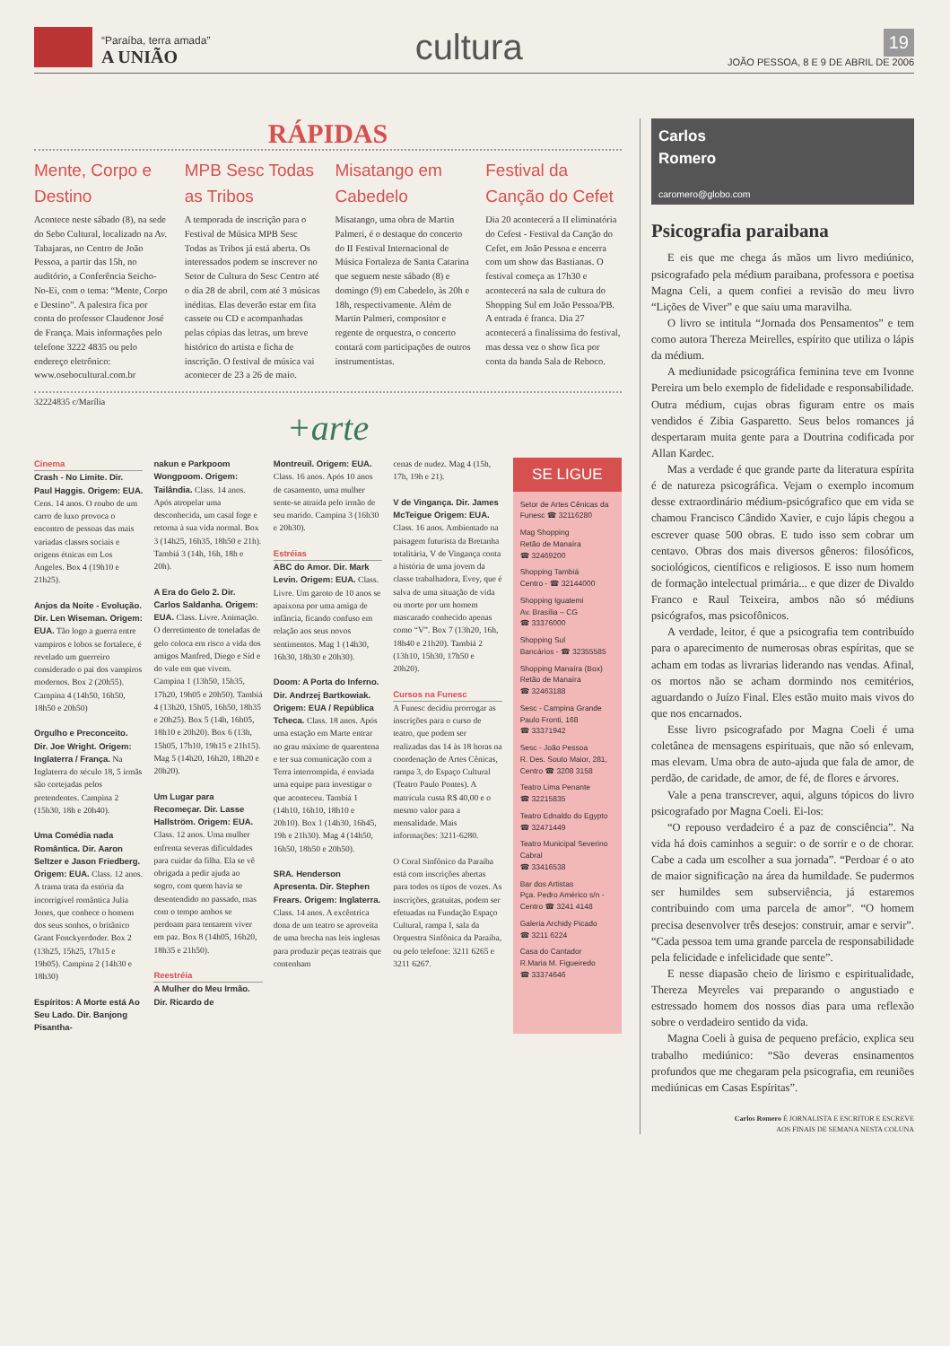“Paraíba, terra amada”
A UNIÃO
cultura
19
JOÃO PESSOA, 8 E 9 DE ABRIL DE 2006
RÁPIDAS
Mente, Corpo e Destino
Acontece neste sábado (8), na sede do Sebo Cultural, localizado na Av. Tabajaras, no Centro de João Pessoa, a partir das 15h, no auditório, a Conferência Seicho-No-Ei, com o tema: “Mente, Corpo e Destino”. A palestra fica por conta do professor Claudenor José de França. Mais informações pelo telefone 3222 4835 ou pelo endereço eletrônico: www.osebocultural.com.br
MPB Sesc Todas as Tribos
A temporada de inscrição para o Festival de Música MPB Sesc Todas as Tribos já está aberta. Os interessados podem se inscrever no Setor de Cultura do Sesc Centro até o dia 28 de abril, com até 3 músicas inéditas. Elas deverão estar em fita cassete ou CD e acompanhadas pelas cópias das letras, um breve histórico do artista e ficha de inscrição. O festival de música vai acontecer de 23 a 26 de maio.
Misatango em Cabedelo
Misatango, uma obra de Martin Palmeri, é o destaque do concerto do II Festival Internacional de Música Fortaleza de Santa Catarina que seguem neste sábado (8) e domingo (9) em Cabedelo, às 20h e 18h, respectivamente. Além de Martin Palmeri, compositor e regente de orquestra, o concerto contará com participações de outros instrumentistas.
Festival da Canção do Cefet
Dia 20 acontecerá a II eliminatória do Cefest - Festival da Canção do Cefet, em João Pessoa e encerra com um show das Bastianas. O festival começa as 17h30 e acontecerá na sala de cultura do Shopping Sul em João Pessoa/PB. A entrada é franca. Dia 27 acontecerá a finalíssima do festival, mas dessa vez o show fica por conta da banda Sala de Reboco.
32224835 c/Marília
+arte
Cinema
Crash - No Limite. Dir. Paul Haggis. Origem: EUA. Cens. 14 anos. O roubo de um carro de luxo provoca o encontro de pessoas das mais variadas classes sociais e origens étnicas em Los Angeles. Box 4 (19h10 e 21h25).
Anjos da Noite - Evolução. Dir. Len Wiseman. Origem: EUA. Tão logo a guerra entre vampiros e lobos se fortalece, é revelado um guerreiro considerado o pai dos vampiros modernos. Box 2 (20h55). Campina 4 (14h50, 16h50, 18h50 e 20h50)
Orgulho e Preconceito. Dir. Joe Wright. Origem: Inglaterra / França. Na Inglaterra do século 18, 5 irmãs são cortejadas pelos pretendentes. Campina 2 (15h30, 18h e 20h40).
Uma Comédia nada Romântica. Dir. Aaron Seltzer e Jason Friedberg. Origem: EUA. Class. 12 anos. A trama trata da estória da incorrigível romântica Julia Jones, que conhece o homem dos seus sonhos, o britânico Grant Fonckyerdoder. Box 2 (13h25, 15h25, 17h15 e 19h05). Campina 2 (14h30 e 18h30)
Espíritos: A Morte está Ao Seu Lado. Dir. Banjong Pisantha-
nakun e Parkpoom Wongpoom. Origem: Tailândia. Class. 14 anos. Após atropelar uma desconhecida, um casal foge e retorna à sua vida normal. Box 3 (14h25, 16h35, 18h50 e 21h). Tambiá 3 (14h, 16h, 18h e 20h).
A Era do Gelo 2. Dir. Carlos Saldanha. Origem: EUA. Class. Livre. Animação. O derretimento de toneladas de gelo coloca em risco a vida dos amigos Manfred, Diego e Sid e do vale em que vivem. Campina 1 (13h50, 15h35, 17h20, 19h05 e 20h50). Tambiá 4 (13h20, 15h05, 16h50, 18h35 e 20h25). Box 5 (14h, 16h05, 18h10 e 20h20). Box 6 (13h, 15h05, 17h10, 19h15 e 21h15). Mag 5 (14h20, 16h20, 18h20 e 20h20).
Um Lugar para Recomeçar. Dir. Lasse Hallström. Origem: EUA. Class. 12 anos. Uma mulher enfrenta severas dificuldades para cuidar da filha. Ela se vê obrigada a pedir ajuda ao sogro, com quem havia se desentendido no passado, mas com o tempo ambos se perdoam para tentarem viver em paz. Box 8 (14h05, 16h20, 18h35 e 21h50).
Reestréia
A Mulher do Meu Irmão. Dir. Ricardo de
Montreuil. Origem: EUA. Class. 16 anos. Após 10 anos de casamento, uma mulher sente-se atraída pelo irmão de seu marido. Campina 3 (16h30 e 20h30).
Estréias
ABC do Amor. Dir. Mark Levin. Origem: EUA. Class. Livre. Um garoto de 10 anos se apaixona por uma amiga de infância, ficando confuso em relação aos seus novos sentimentos. Mag 1 (14h30, 16h30, 18h30 e 20h30).
Doom: A Porta do Inferno. Dir. Andrzej Bartkowiak. Origem: EUA / República Tcheca. Class. 18 anos. Após uma estação em Marte entrar no grau máximo de quarentena e ter sua comunicação com a Terra interrompida, é enviada uma equipe para investigar o que aconteceu. Tambiá 1 (14h10, 16h10, 18h10 e 20h10). Box 1 (14h30, 16h45, 19h e 21h30). Mag 4 (14h50, 16h50, 18h50 e 20h50).
SRA. Henderson Apresenta. Dir. Stephen Frears. Origem: Inglaterra. Class. 14 anos. A excêntrica dona de um teatro se aproveita de uma brecha nas leis inglesas para produzir peças teatrais que contenham
cenas de nudez. Mag 4 (15h, 17h, 19h e 21).
V de Vingança. Dir. James McTeigue Origem: EUA. Class. 16 anos. Ambientado na paisagem futurista da Bretanha totalitária, V de Vingança conta a história de uma jovem da classe trabalhadora, Evey, que é salva de uma situação de vida ou morte por um homem mascarado conhecido apenas como “V”. Box 7 (13h20, 16h, 18h40 e 21h20). Tambiá 2 (13h10, 15h30, 17h50 e 20h20).
Cursos na Funesc
A Funesc decidiu prorrogar as inscrições para o curso de teatro, que podem ser realizadas das 14 às 18 horas na coordenação de Artes Cênicas, rampa 3, do Espaço Cultural (Teatro Paulo Pontes). A matrícula custa R$ 40,00 e o mesmo valor para a mensalidade. Mais informações: 3211-6280.
O Coral Sinfônico da Paraíba está com inscrições abertas para todos os tipos de vozes. As inscrições, gratuitas, podem ser efetuadas na Fundação Espaço Cultural, rampa I, sala da Orquestra Sinfônica da Paraíba, ou pelo telefone: 3211 6265 e 3211 6267.
SE LIGUE
Setor de Artes Cênicas da Funesc ☎ 32116280
Mag Shopping
Retão de Manaíra
☎ 32469200
Shopping Tambiá
Centro - ☎ 32144000
Shopping Iguatemi
Av. Brasília – CG
☎ 33376000
Shopping Sul
Bancários - ☎ 32355585
Shopping Manaíra (Box)
Retão de Manaíra
☎ 32463188
Sesc - Campina Grande
Paulo Fronti, 168
☎ 33371942
Sesc - João Pessoa
R. Des. Souto Maior, 281, Centro ☎ 3208 3158
Teatro Lima Penante
☎ 32215835
Teatro Ednaldo do Egypto ☎ 32471449
Teatro Municipal Severino Cabral
☎ 33416538
Bar dos Artistas
Pça. Pedro Américo s/n - Centro ☎ 3241 4148
Galeria Archidy Picado
☎ 3211 6224
Casa do Cantador
R.Maria M. Figueiredo
☎ 33374646
Carlos
Romero
caromero@globo.com
Psicografia paraibana
E eis que me chega ás mãos um livro mediúnico, psicografado pela médium paraibana, professora e poetisa Magna Celi, a quem confiei a revisão do meu livro “Lições de Viver” e que saiu uma maravilha.
O livro se intitula “Jornada dos Pensamentos” e tem como autora Thereza Meirelles, espírito que utiliza o lápis da médium.
A mediunidade psicográfica feminina teve em Ivonne Pereira um belo exemplo de fidelidade e responsabilidade. Outra médium, cujas obras figuram entre os mais vendidos é Zibia Gasparetto. Seus belos romances já despertaram muita gente para a Doutrina codificada por Allan Kardec.
Mas a verdade é que grande parte da literatura espírita é de natureza psicográfica. Vejam o exemplo incomum desse extraordinário médium-psicógrafico que em vida se chamou Francisco Cândido Xavier, e cujo lápis chegou a escrever quase 500 obras. E tudo isso sem cobrar um centavo. Obras dos mais diversos gêneros: filosóficos, sociológicos, científicos e religiosos. E isso num homem de formação intelectual primária... e que dizer de Divaldo Franco e Raul Teixeira, ambos não só médiuns psicógrafos, mas psicofônicos.
A verdade, leitor, é que a psicografia tem contribuído para o aparecimento de numerosas obras espíritas, que se acham em todas as livrarias liderando nas vendas. Afinal, os mortos não se acham dormindo nos cemitérios, aguardando o Juízo Final. Eles estão muito mais vivos do que nos encarnados.
Esse livro psicografado por Magna Coeli é uma coletânea de mensagens espirituais, que não só enlevam, mas elevam. Uma obra de auto-ajuda que fala de amor, de perdão, de caridade, de amor, de fé, de flores e árvores.
Vale a pena transcrever, aqui, alguns tópicos do livro psicografado por Magna Coeli. Ei-los:
“O repouso verdadeiro é a paz de consciência”. Na vida há dois caminhos a seguir: o de sorrir e o de chorar. Cabe a cada um escolher a sua jornada”. “Perdoar é o ato de maior significação na área da humildade. Se pudermos ser humildes sem subserviência, já estaremos contribuindo com uma parcela de amor”. “O homem precisa desenvolver três desejos: construir, amar e servir”. “Cada pessoa tem uma grande parcela de responsabilidade pela felicidade e infelicidade que sente”.
E nesse diapasão cheio de lirismo e espiritualidade, Thereza Meyreles vai preparando o angustiado e estressado homem dos nossos dias para uma reflexão sobre o verdadeiro sentido da vida.
Magna Coeli à guisa de pequeno prefácio, explica seu trabalho mediúnico: “São deveras ensinamentos profundos que me chegaram pela psicografia, em reuniões mediúnicas em Casas Espíritas”.
Carlos Romero É JORNALISTA E ESCRITOR E ESCREVE
AOS FINAIS DE SEMANA NESTA COLUNA